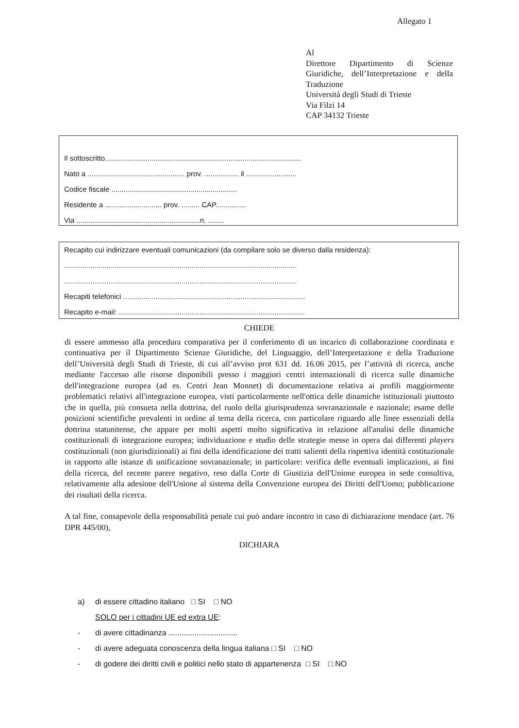Allegato 1
Al
Direttore Dipartimento di Scienze Giuridiche, dell’Interpretazione e della Traduzione
Università degli Studi di Trieste
Via Filzi 14
CAP 34132 Trieste
Il sottoscritto.................................................................................................
Nato a ................................................ prov. ................. il .........................
Codice fiscale ..............................................................
Residente a ............................ prov. ......... CAP...............
Via .............................................................n. ........
Recapito cui indirizzare eventuali comunicazioni (da compilare solo se diverso dalla residenza):
...................................................................................................................
...................................................................................................................
Recapiti telefonici ..........................................................................................
Recapito e-mail: ............................................................................................
CHIEDE
di essere ammesso alla procedura comparativa per il conferimento di un incarico di collaborazione coordinata e continuativa per il Dipartimento Scienze Giuridiche, del Linguaggio, dell’Interpretazione e della Traduzione dell’Università degli Studi di Trieste, di cui all’avviso prot 631 dd. 16.06 2015, per l’attività di ricerca, anche mediante l'accesso alle risorse disponibili presso i maggiori centri internazionali di ricerca sulle dinamiche dell'integrazione europea (ad es. Centri Jean Monnet) di documentazione relativa ai profili maggiormente problematici relativi all'integrazione europea, visti particolarmente nell'ottica delle dinamiche istituzionali piuttosto che in quella, più consueta nella dottrina, del ruolo della giurisprudenza sovranazionale e nazionale; esame delle posizioni scientifiche prevalenti in ordine al tema della ricerca, con particolare riguardo alle linee essenziali della dottrina statunitense, che appare per molti aspetti molto significativa in relazione all'analisi delle dinamiche costituzionali di integrazione europea; individuazione e studio delle strategie messe in opera dai differenti players costituzionali (non giurisdizionali) ai fini della identificazione dei tratti salienti della rispettiva identità costituzionale in rapporto alle istanze di unificazione sovranazionale; in particolare: verifica delle eventuali implicazioni, ai fini della ricerca, del recente parere negativo, reso dalla Corte di Giustizia dell'Unione europea in sede consultiva, relativamente alla adesione dell'Unione al sistema della Convenzione europea dei Diritti dell'Uomo; pubblicazione dei risultati della ricerca.
A tal fine, consapevole della responsabilità penale cui può andare incontro in caso di dichiarazione mendace (art. 76 DPR 445/00),
DICHIARA
a) di essere cittadino italiano □ SI □ NO
SOLO per i cittadini UE ed extra UE:
- di avere cittadinanza ................................
- di avere adeguata conoscenza della lingua italiana □ SI □ NO
- di godere dei diritti civili e politici nello stato di appartenenza □ SI □ NO